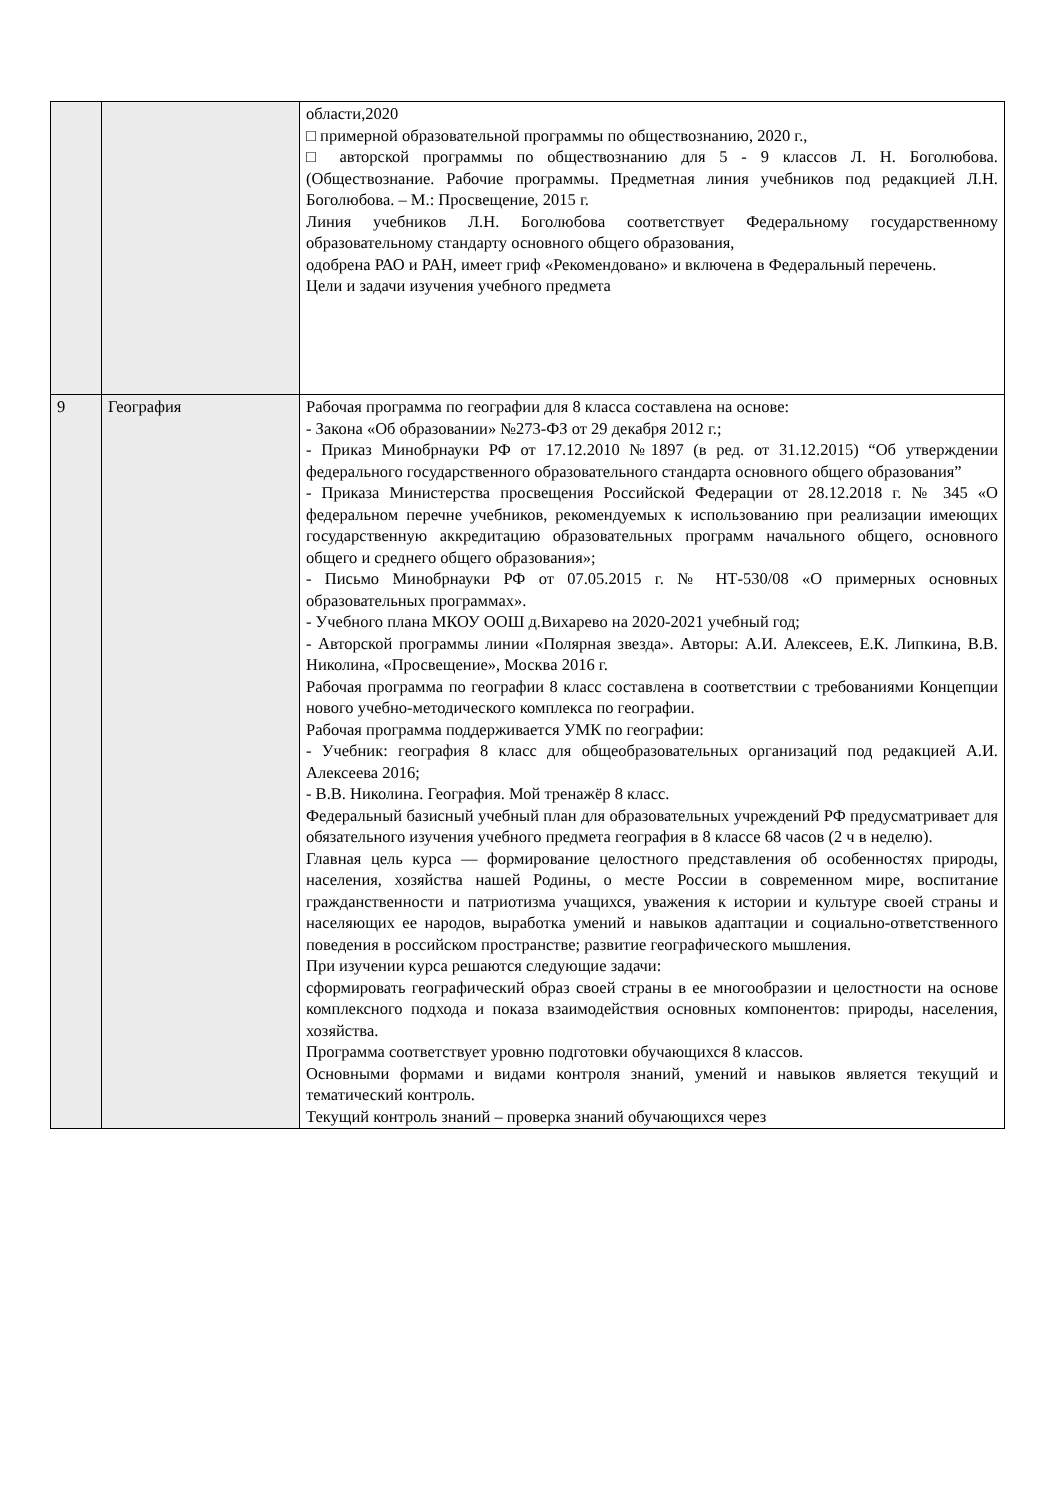| | | области,2020 □ примерной образовательной программы по обществознанию, 2020 г., □ авторской программы по обществознанию для 5 - 9 классов Л. Н. Боголюбова. (Обществознание. Рабочие программы. Предметная линия учебников под редакцией Л.Н. Боголюбова. – М.: Просвещение, 2015 г. Линия учебников Л.Н. Боголюбова соответствует Федеральному государственному образовательному стандарту основного общего образования, одобрена РАО и РАН, имеет гриф «Рекомендовано» и включена в Федеральный перечень. Цели и задачи изучения учебного предмета |
| 9 | География | Рабочая программа по географии для 8 класса составлена на основе: - Закона «Об образовании» №273-ФЗ от 29 декабря 2012 г.; - Приказ Минобрнауки РФ от 17.12.2010 №1897 (в ред. от 31.12.2015) “Об утверждении федерального государственного образовательного стандарта основного общего образования” - Приказа Министерства просвещения Российской Федерации от 28.12.2018 г. № 345 «О федеральном перечне учебников, рекомендуемых к использованию при реализации имеющих государственную аккредитацию образовательных программ начального общего, основного общего и среднего общего образования»; - Письмо Минобрнауки РФ от 07.05.2015 г. № НТ-530/08 «О примерных основных образовательных программах». - Учебного плана МКОУ ООШ д.Вихарево на 2020-2021 учебный год; - Авторской программы линии «Полярная звезда». Авторы: А.И. Алексеев, Е.К. Липкина, В.В. Николина, «Просвещение», Москва 2016 г. Рабочая программа по географии 8 класс составлена в соответствии с требованиями Концепции нового учебно-методического комплекса по географии. Рабочая программа поддерживается УМК по географии: - Учебник: география 8 класс для общеобразовательных организаций под редакцией А.И. Алексеева 2016; - В.В. Николина. География. Мой тренажёр 8 класс. Федеральный базисный учебный план для образовательных учреждений РФ предусматривает для обязательного изучения учебного предмета география в 8 классе 68 часов (2 ч в неделю). Главная цель курса — формирование целостного представления об особенностях природы, населения, хозяйства нашей Родины, о месте России в современном мире, воспитание гражданственности и патриотизма учащихся, уважения к истории и культуре своей страны и населяющих ее народов, выработка умений и навыков адаптации и социально-ответственного поведения в российском пространстве; развитие географического мышления. При изучении курса решаются следующие задачи: сформировать географический образ своей страны в ее многообразии и целостности на основе комплексного подхода и показа взаимодействия основных компонентов: природы, населения, хозяйства. Программа соответствует уровню подготовки обучающихся 8 классов. Основными формами и видами контроля знаний, умений и навыков является текущий и тематический контроль. Текущий контроль знаний – проверка знаний обучающихся через |